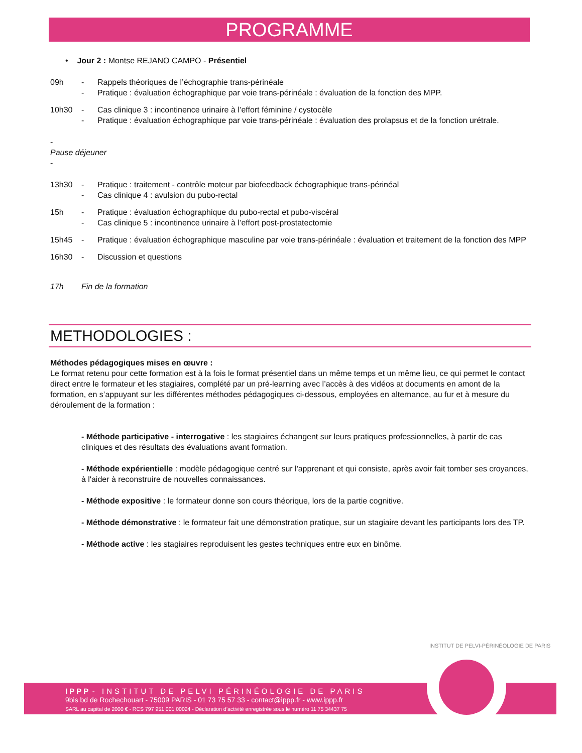PROGRAMME
• Jour 2 : Montse REJANO CAMPO - Présentiel
09h - Rappels théoriques de l’échographie trans-périnéale
- Pratique : évaluation échographique par voie trans-périnéale : évaluation de la fonction des MPP.
10h30 - Cas clinique 3 : incontinence urinaire à l’effort féminine / cystocèle
- Pratique : évaluation échographique par voie trans-périnéale : évaluation des prolapsus et de la fonction urétrale.
-
Pause déjeuner
-
13h30 - Pratique : traitement - contrôle moteur par biofeedback échographique trans-périnéal
- Cas clinique 4 : avulsion du pubo-rectal
15h - Pratique : évaluation échographique du pubo-rectal et pubo-viscéral
- Cas clinique 5 : incontinence urinaire à l’effort post-prostatectomie
15h45 - Pratique : évaluation échographique masculine par voie trans-périnéale : évaluation et traitement de la fonction des MPP
16h30 - Discussion et questions
17h Fin de la formation
METHODOLOGIES :
Méthodes pédagogiques mises en œuvre :
Le format retenu pour cette formation est à la fois le format présentiel dans un même temps et un même lieu, ce qui permet le contact direct entre le formateur et les stagiaires, complété par un pré-learning avec l’accès à des vidéos at documents en amont de la formation, en s’appuyant sur les différentes méthodes pédagogiques ci-dessous, employées en alternance, au fur et à mesure du déroulement de la formation :
- Méthode participative - interrogative : les stagiaires échangent sur leurs pratiques professionnelles, à partir de cas cliniques et des résultats des évaluations avant formation.
- Méthode expérientielle : modèle pédagogique centré sur l'apprenant et qui consiste, après avoir fait tomber ses croyances, à l'aider à reconstruire de nouvelles connaissances.
- Méthode expositive : le formateur donne son cours théorique, lors de la partie cognitive.
- Méthode démonstrative : le formateur fait une démonstration pratique, sur un stagiaire devant les participants lors des TP.
- Méthode active : les stagiaires reproduisent les gestes techniques entre eux en binôme.
IPPP - INSTITUT DE PELVI PÉRINÉOLOGIE DE PARIS
9bis bd de Rochechouart - 75009 PARIS - 01 73 75 57 33 - contact@ippp.fr - www.ippp.fr
SARL au capital de 2000 € - RCS 797 951 001 00024 - Déclaration d’activité enregistrée sous le numéro 11 75 34437 75
INSTITUT DE PELVI-PÉRINÉOLOGIE DE PARIS